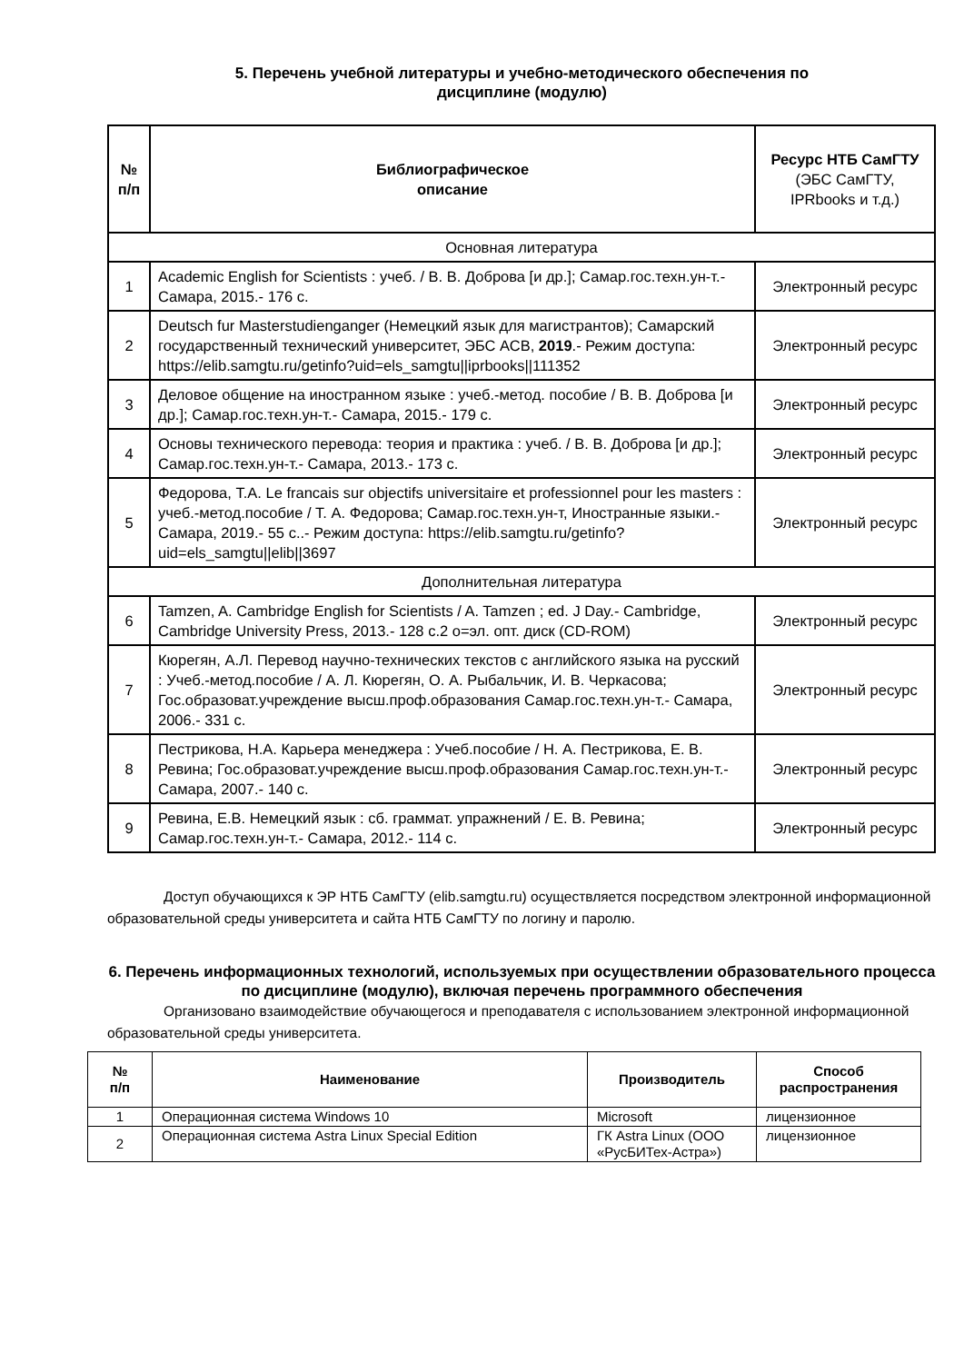5. Перечень учебной литературы и учебно-методического обеспечения по
дисциплине (модулю)
| № п/п | Библиографическое описание | Ресурс НТБ СамГТУ (ЭБС СамГТУ, IPRbooks и т.д.) |
| --- | --- | --- |
| Основная литература | | |
| 1 | Academic English for Scientists : учеб. / В. В. Доброва [и др.]; Самар.гос.техн.ун-т.- Самара, 2015.- 176 с. | Электронный ресурс |
| 2 | Deutsch fur Masterstudienganger (Немецкий язык для магистрантов); Самарский государственный технический университет, ЭБС АСВ, 2019 .- Режим доступа: https://elib.samgtu.ru/getinfo?uid=els_samgtu//iprbooks//111352 | Электронный ресурс |
| 3 | Деловое общение на иностранном языке : учеб.-метод. пособие / В. В. Доброва [и др.]; Самар.гос.техн.ун-т.- Самара, 2015.- 179 с. | Электронный ресурс |
| 4 | Основы технического перевода: теория и практика : учеб. / В. В. Доброва [и др.]; Самар.гос.техн.ун-т.- Самара, 2013.- 173 с. | Электронный ресурс |
| 5 | Федорова, Т.А. Le francais sur objectifs universitaire et professionnel pour les masters : учеб.-метод.пособие / Т. А. Федорова; Самар.гос.техн.ун-т, Иностранные языки.- Самара, 2019.- 55 с..- Режим доступа: https://elib.samgtu.ru/getinfo?uid=els_samgtu//elib//3697 | Электронный ресурс |
| Дополнительная литература | | |
| 6 | Tamzen, A. Cambridge English for Scientists / A. Tamzen ; ed. J Day.- Cambridge, Cambridge University Press, 2013.- 128 с.2 о=эл. опт. диск (CD-ROM) | Электронный ресурс |
| 7 | Кюрегян, А.Л. Перевод научно-технических текстов с английского языка на русский : Учеб.-метод.пособие / А. Л. Кюрегян, О. А. Рыбальчик, И. В. Черкасова; Гос.образоват.учреждение высш.проф.образования Самар.гос.техн.ун-т.- Самара, 2006.- 331 с. | Электронный ресурс |
| 8 | Пестрикова, Н.А. Карьера менеджера : Учеб.пособие / Н. А. Пестрикова, Е. В. Ревина; Гос.образоват.учреждение высш.проф.образования Самар.гос.техн.ун-т.- Самара, 2007.- 140 с. | Электронный ресурс |
| 9 | Ревина, Е.В. Немецкий язык : сб. граммат. упражнений / Е. В. Ревина; Самар.гос.техн.ун-т.- Самара, 2012.- 114 с. | Электронный ресурс |
Доступ обучающихся к ЭР НТБ СамГТУ (elib.samgtu.ru) осуществляется посредством электронной информационной образовательной среды университета и сайта НТБ СамГТУ по логину и паролю.
6. Перечень информационных технологий, используемых при осуществлении образовательного процесса по дисциплине (модулю), включая перечень программного обеспечения
Организовано взаимодействие обучающегося и преподавателя с использованием электронной информационной образовательной среды университета.
| № п/п | Наименование | Производитель | Способ распространения |
| --- | --- | --- | --- |
| 1 | Операционная система Windows 10 | Microsoft | лицензионное |
| 2 | Операционная система Astra Linux Special Edition | ГК Astra Linux (ООО «РусБИТех-Астра») | лицензионное |